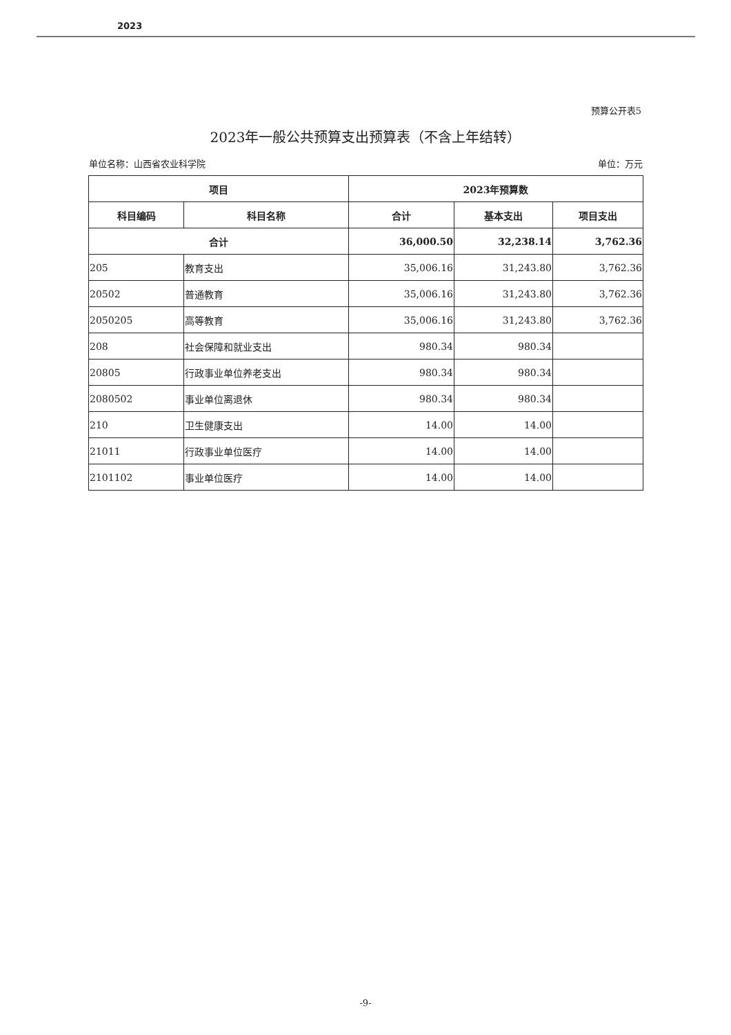2023
预算公开表5
2023年一般公共预算支出预算表（不含上年结转）
单位名称：山西省农业科学院 单位：万元
| 项目 | | 2023年预算数 | | |
| --- | --- | --- | --- | --- |
| 科目编码 | 科目名称 | 合计 | 基本支出 | 项目支出 |
| 合计 | | 36,000.50 | 32,238.14 | 3,762.36 |
| 205 | 教育支出 | 35,006.16 | 31,243.80 | 3,762.36 |
| 20502 | 普通教育 | 35,006.16 | 31,243.80 | 3,762.36 |
| 2050205 | 高等教育 | 35,006.16 | 31,243.80 | 3,762.36 |
| 208 | 社会保障和就业支出 | 980.34 | 980.34 | |
| 20805 | 行政事业单位养老支出 | 980.34 | 980.34 | |
| 2080502 | 事业单位离退休 | 980.34 | 980.34 | |
| 210 | 卫生健康支出 | 14.00 | 14.00 | |
| 21011 | 行政事业单位医疗 | 14.00 | 14.00 | |
| 2101102 | 事业单位医疗 | 14.00 | 14.00 | |
-9-